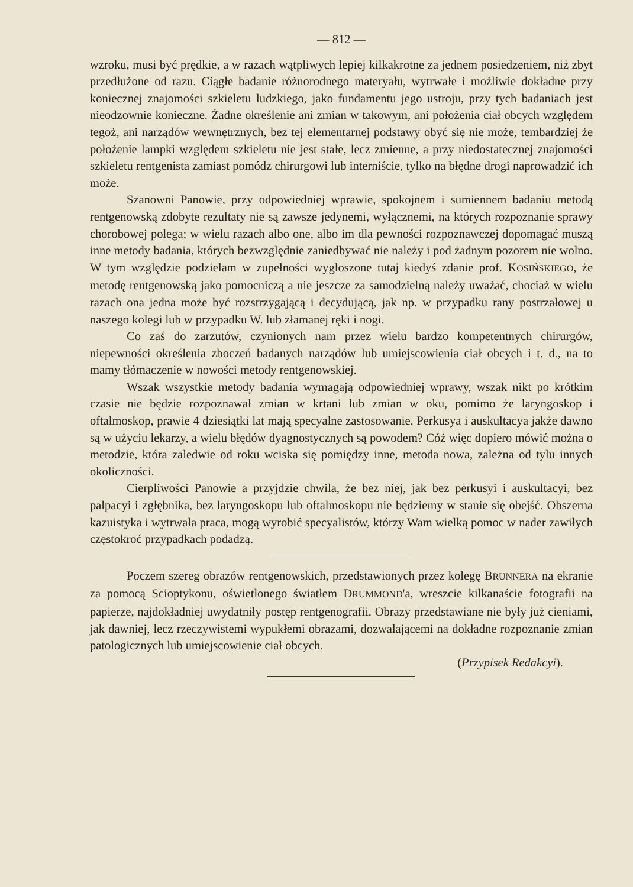— 812 —
wzroku, musi być prędkie, a w razach wątpliwych lepiej kilkakrotne za jednem posiedzeniem, niż zbyt przedłużone od razu. Ciągłe badanie różnorodnego materyału, wytrwałe i możliwie dokładne przy koniecznej znajomości szkieletu ludzkiego, jako fundamentu jego ustroju, przy tych badaniach jest nieodzownie konieczne. Żadne określenie ani zmian w takowym, ani położenia ciał obcych względem tegoż, ani narządów wewnętrznych, bez tej elementarnej podstawy obyć się nie może, tembardziej że położenie lampki względem szkieletu nie jest stałe, lecz zmienne, a przy niedostatecznej znajomości szkieletu rentgenista zamiast pomódz chirurgowi lub interniście, tylko na błędne drogi naprowadzić ich może.
Szanowni Panowie, przy odpowiedniej wprawie, spokojnem i sumiennem badaniu metodą rentgenowską zdobyte rezultaty nie są zawsze jedynemi, wyłącznemi, na których rozpoznanie sprawy chorobowej polega; w wielu razach albo one, albo im dla pewności rozpoznawczej dopomagać muszą inne metody badania, których bezwzględnie zaniedbywać nie należy i pod żadnym pozorem nie wolno. W tym względzie podzielam w zupełności wygłoszone tutaj kiedyś zdanie prof. KOSIŃSKIEGO, że metodę rentgenowską jako pomocniczą a nie jeszcze za samodzielną należy uważać, chociaż w wielu razach ona jedna może być rozstrzygającą i decydującą, jak np. w przypadku rany postrzałowej u naszego kolegi lub w przypadku W. lub złamanej ręki i nogi.
Co zaś do zarzutów, czynionych nam przez wielu bardzo kompetentnych chirurgów, niepewności określenia zboczeń badanych narządów lub umiejscowienia ciał obcych i t. d., na to mamy tłómaczenie w nowości metody rentgenowskiej.
Wszak wszystkie metody badania wymagają odpowiedniej wprawy, wszak nikt po krótkim czasie nie będzie rozpoznawał zmian w krtani lub zmian w oku, pomimo że laryngoskop i oftalmoskop, prawie 4 dziesiątki lat mają specyalne zastosowanie. Perkusya i auskultacya jakże dawno są w użyciu lekarzy, a wielu błędów dyagnostycznych są powodem? Cóż więc dopiero mówić można o metodzie, która zaledwie od roku wciska się pomiędzy inne, metoda nowa, zależna od tylu innych okoliczności.
Cierpliwości Panowie a przyjdzie chwila, że bez niej, jak bez perkusyi i auskultacyi, bez palpacyi i zgłębnika, bez laryngoskopu lub oftalmoskopu nie będziemy w stanie się obejść. Obszerna kazuistyka i wytrwała praca, mogą wyrobić specyalistów, którzy Wam wielką pomoc w nader zawiłych częstokroć przypadkach podadzą.
Poczem szereg obrazów rentgenowskich, przedstawionych przez kolegę BRUNNERA na ekranie za pomocą Scioptykonu, oświetlonego światłem DRUMMOND'a, wreszcie kilkanaście fotografii na papierze, najdokładniej uwydatniły postęp rentgenografii. Obrazy przedstawiane nie były już cieniami, jak dawniej, lecz rzeczywistemi wypukłemi obrazami, dozwalającemi na dokładne rozpoznanie zmian patologicznych lub umiejscowienie ciał obcych.
(Przypisek Redakcyi).